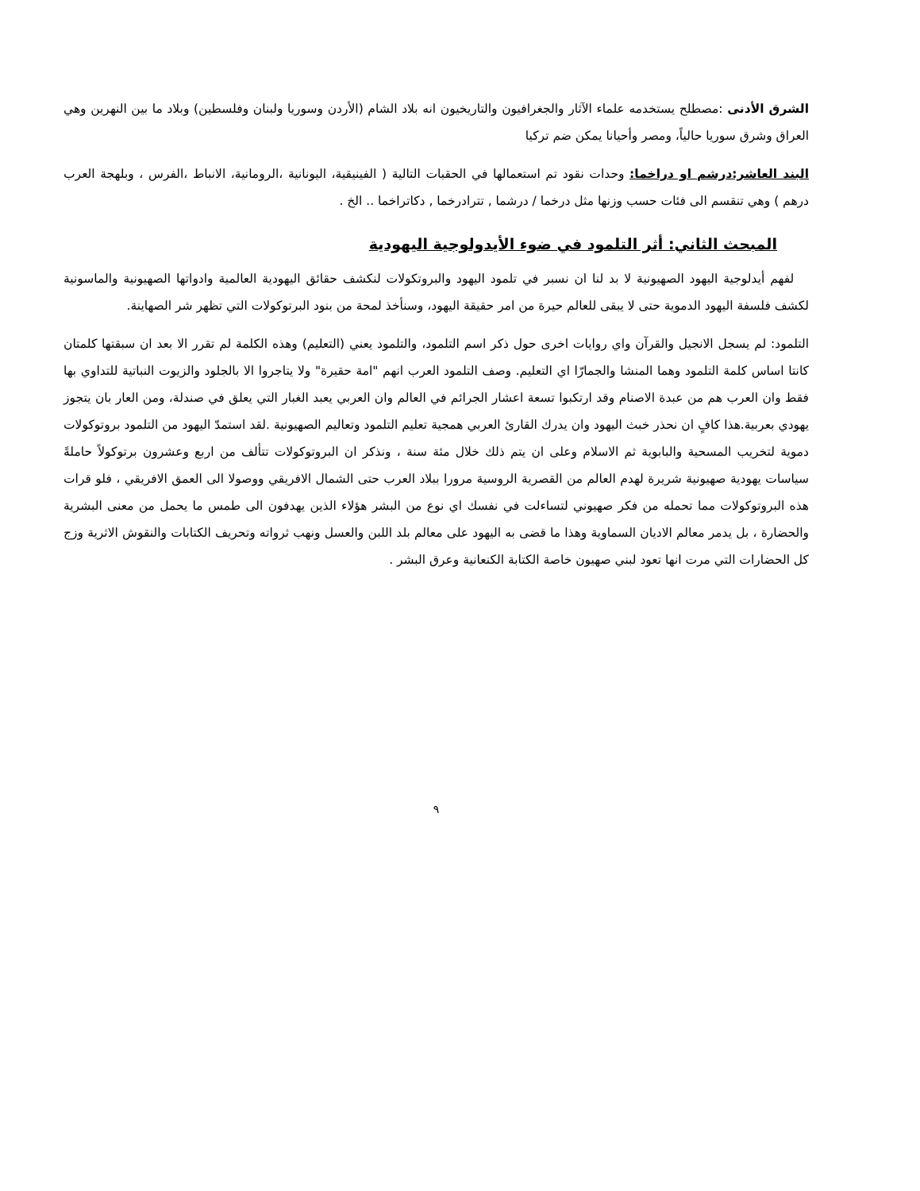الشرق الأدنى :مصطلح يستخدمه علماء الآثار والجغرافيون والتاريخيون انه بلاد الشام (الأردن وسوريا ولبنان وفلسطين) وبلاد ما بين النهرين وهي العراق وشرق سوريا حالياً، ومصر وأحيانا يمكن ضم تركيا
البند العاشر:درشم او دراخما: وحدات نقود تم استعمالها في الحقبات التالية ( الفينيقية، اليونانية ،الرومانية، الانباط ،الفرس ، وبلهجة العرب درهم ) وهي تنقسم الى فئات حسب وزنها مثل درخما / درشما , تترادرخما , دكاتراخما .. الخ .
المبحث الثاني: أثر التلمود في ضوء الأيدولوجية اليهودية
لفهم أيدلوجية اليهود الصهيونية لا بد لنا ان نسبر في تلمود اليهود والبروتكولات لنكشف حقائق اليهودية العالمية وادواتها الصهيونية والماسونية لكشف فلسفة اليهود الدموية حتى لا يبقى للعالم حيرة من امر حقيقة اليهود، وسنأخذ لمحة من بنود البرتوكولات التي تظهر شر الصهاينة.
التلمود: لم يسجل الانجيل والقرآن واي روايات اخرى حول ذكر اسم التلمود، والتلمود يعني (التعليم) وهذه الكلمة لم تقرر الا بعد ان سبقتها كلمتان كانتا اساس كلمة التلمود وهما المنشا والجمارّا اي التعليم. وصف التلمود العرب انهم "امة حقيرة" ولا يتاجروا الا بالجلود والزيوت النباتية للتداوي بها فقط وان العرب هم من عبدة الاصنام وقد ارتكبوا تسعة اعشار الجرائم في العالم وان العربي يعبد الغبار التي يعلق في صندلة، ومن العار بان يتجوز يهودي بعربية.هذا كافٍ ان نحذر خبث اليهود وان يدرك القارئ العربي همجية تعليم التلمود وتعاليم الصهيونية .لقد استمدّ اليهود من التلمود بروتوكولات دموية لتخريب المسحية والبابوية ثم الاسلام وعلى ان يتم ذلك خلال مئة سنة ، ونذكر ان البروتوكولات تتألف من اربع وعشرون برتوكولاً حاملةً سياسات يهودية صهيونية شريرة لهدم العالم من القصرية الروسية مرورا ببلاد العرب حتى الشمال الافريقي ووصولا الى العمق الافريقي ، فلو قرات هذه البروتوكولات مما تحمله من فكر صهيوني لتساءلت في نفسك اي نوع من البشر هؤلاء الذين يهدفون الى طمس ما يحمل من معنى البشرية والحضارة ، بل يدمر معالم الاديان السماوية وهذا ما قضى به اليهود على معالم بلد اللبن والعسل ونهب ثرواته وتحريف الكتابات والنقوش الاثرية وزج كل الحضارات التي مرت انها تعود لبني صهيون خاصة الكتابة الكنعانية وعرق البشر .
٩